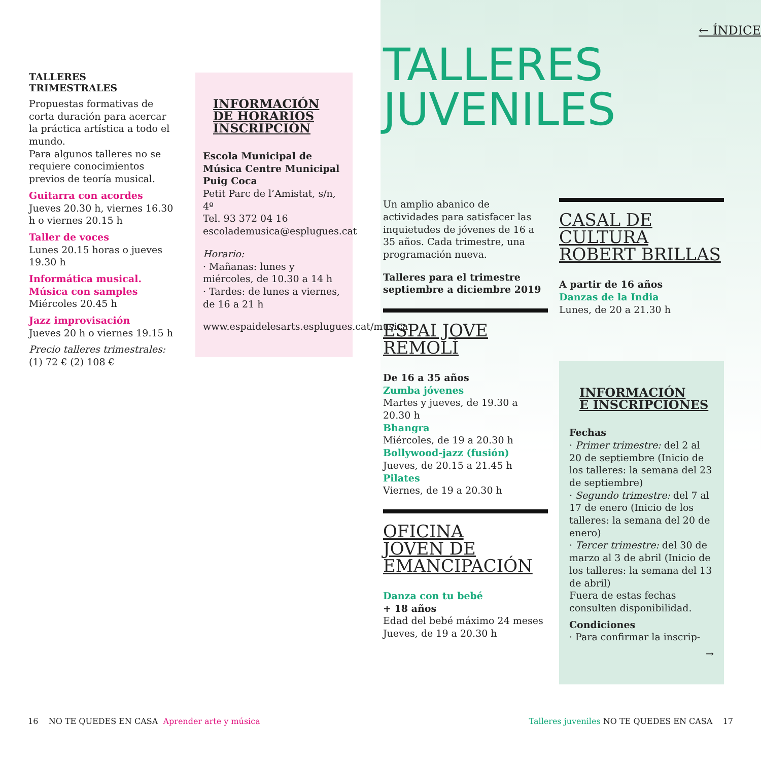TALLERES TRIMESTRALES
Propuestas formativas de corta duración para acercar la práctica artística a todo el mundo.
Para algunos talleres no se requiere conocimientos previos de teoría musical.
Guitarra con acordes
Jueves 20.30 h, viernes 16.30 h o viernes 20.15 h
Taller de voces
Lunes 20.15 horas o jueves 19.30 h
Informática musical. Música con samples
Miércoles 20.45 h
Jazz improvisación
Jueves 20 h o viernes 19.15 h
Precio talleres trimestrales:
(1) 72 € (2) 108 €
INFORMACIÓN
DE HORARIOS
INSCRIPCIÓN
Escola Municipal de Música Centre Municipal Puig Coca
Petit Parc de l’Amistat, s/n, 4º
Tel. 93 372 04 16
escolademusica@esplugues.cat
Horario:
· Mañanas: lunes y miércoles, de 10.30 a 14 h
· Tardes: de lunes a viernes, de 16 a 21 h
www.espaidelesarts.esplugues.cat/musica
← ÍNDICE
TALLERES
JUVENILES
Un amplio abanico de actividades para satisfacer las inquietudes de jóvenes de 16 a 35 años. Cada trimestre, una programación nueva.
Talleres para el trimestre septiembre a diciembre 2019
ESPAI JOVE
REMOLÍ
De 16 a 35 años
Zumba jóvenes
Martes y jueves, de 19.30 a 20.30 h
Bhangra
Miércoles, de 19 a 20.30 h
Bollywood-jazz (fusión)
Jueves, de 20.15 a 21.45 h
Pilates
Viernes, de 19 a 20.30 h
OFICINA
JOVEN DE
EMANCIPACIÓN
Danza con tu bebé
+ 18 años
Edad del bebé máximo 24 meses
Jueves, de 19 a 20.30 h
CASAL DE
CULTURA
ROBERT BRILLAS
A partir de 16 años
Danzas de la India
Lunes, de 20 a 21.30 h
INFORMACIÓN
E INSCRIPCIONES
Fechas
· Primer trimestre: del 2 al 20 de septiembre (Inicio de los talleres: la semana del 23 de septiembre)
· Segundo trimestre: del 7 al 17 de enero (Inicio de los talleres: la semana del 20 de enero)
· Tercer trimestre: del 30 de marzo al 3 de abril (Inicio de los talleres: la semana del 13 de abril)
Fuera de estas fechas consulten disponibilidad.
Condiciones
· Para confirmar la inscrip-
→
16 NO TE QUEDES EN CASA Aprender arte y música
Talleres juveniles NO TE QUEDES EN CASA 17